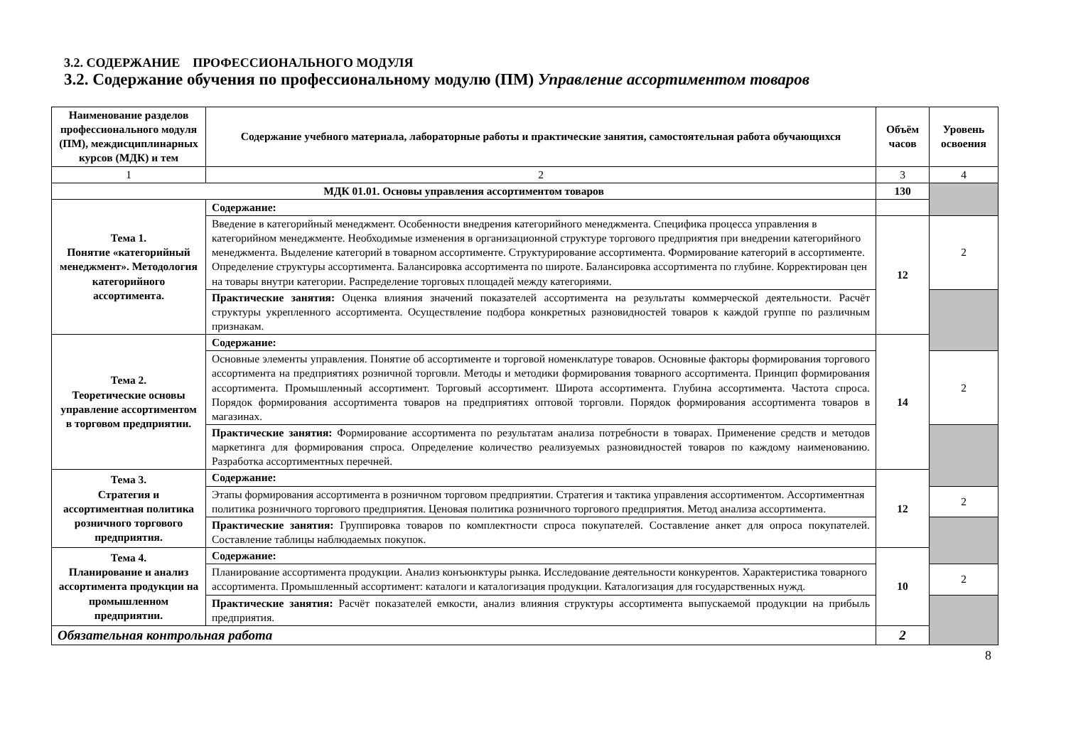3.2. СОДЕРЖАНИЕ ПРОФЕССИОНАЛЬНОГО МОДУЛЯ
3.2. Содержание обучения по профессиональному модулю (ПМ) Управление ассортиментом товаров
| Наименование разделов профессионального модуля (ПМ), междисциплинарных курсов (МДК) и тем | Содержание учебного материала, лабораторные работы и практические занятия, самостоятельная работа обучающихся | Объём часов | Уровень освоения |
| --- | --- | --- | --- |
| 1 | 2 | 3 | 4 |
| МДК 01.01. Основы управления ассортиментом товаров | | 130 | |
| Тема 1. Понятие «категорийный менеджмент». Методология категорийного ассортимента. | Содержание: | | |
| | Введение в категорийный менеджмент. Особенности внедрения категорийного менеджмента. Специфика процесса управления в категорийном менеджменте. Необходимые изменения в организационной структуре торгового предприятия при внедрении категорийного менеджмента. Выделение категорий в товарном ассортименте. Структурирование ассортимента. Формирование категорий в ассортименте. Определение структуры ассортимента. Балансировка ассортимента по широте. Балансировка ассортимента по глубине. Корректирован цен на товары внутри категории. Распределение торговых площадей между категориями. | 12 | 2 |
| | Практические занятия: Оценка влияния значений показателей ассортимента на результаты коммерческой деятельности. Расчёт структуры укрепленного ассортимента. Осуществление подбора конкретных разновидностей товаров к каждой группе по различным признакам. | | |
| Тема 2. Теоретические основы управление ассортиментом в торговом предприятии. | Содержание: | 14 | |
| | Основные элементы управления. Понятие об ассортименте и торговой номенклатуре товаров. Основные факторы формирования торгового ассортимента на предприятиях розничной торговли. Методы и методики формирования товарного ассортимента. Принцип формирования ассортимента. Промышленный ассортимент. Торговый ассортимент. Широта ассортимента. Глубина ассортимента. Частота спроса. Порядок формирования ассортимента товаров на предприятиях оптовой торговли. Порядок формирования ассортимента товаров в магазинах. | | 2 |
| | Практические занятия: Формирование ассортимента по результатам анализа потребности в товарах. Применение средств и методов маркетинга для формирования спроса. Определение количество реализуемых разновидностей товаров по каждому наименованию. Разработка ассортиментных перечней. | | |
| Тема 3. Стратегия и ассортиментная политика розничного торгового предприятия. | Содержание: | 12 | |
| | Этапы формирования ассортимента в розничном торговом предприятии. Стратегия и тактика управления ассортиментом. Ассортиментная политика розничного торгового предприятия. Ценовая политика розничного торгового предприятия. Метод анализа ассортимента. | | 2 |
| | Практические занятия: Группировка товаров по комплектности спроса покупателей. Составление анкет для опроса покупателей. Составление таблицы наблюдаемых покупок. | | |
| Тема 4. Планирование и анализ ассортимента продукции на промышленном предприятии. | Содержание: | 10 | |
| | Планирование ассортимента продукции. Анализ конъюнктуры рынка. Исследование деятельности конкурентов. Характеристика товарного ассортимента. Промышленный ассортимент: каталоги и каталогизация продукции. Каталогизация для государственных нужд. | | 2 |
| | Практические занятия: Расчёт показателей емкости, анализ влияния структуры ассортимента выпускаемой продукции на прибыль предприятия. | | |
| Обязательная контрольная работа | | 2 | |
8